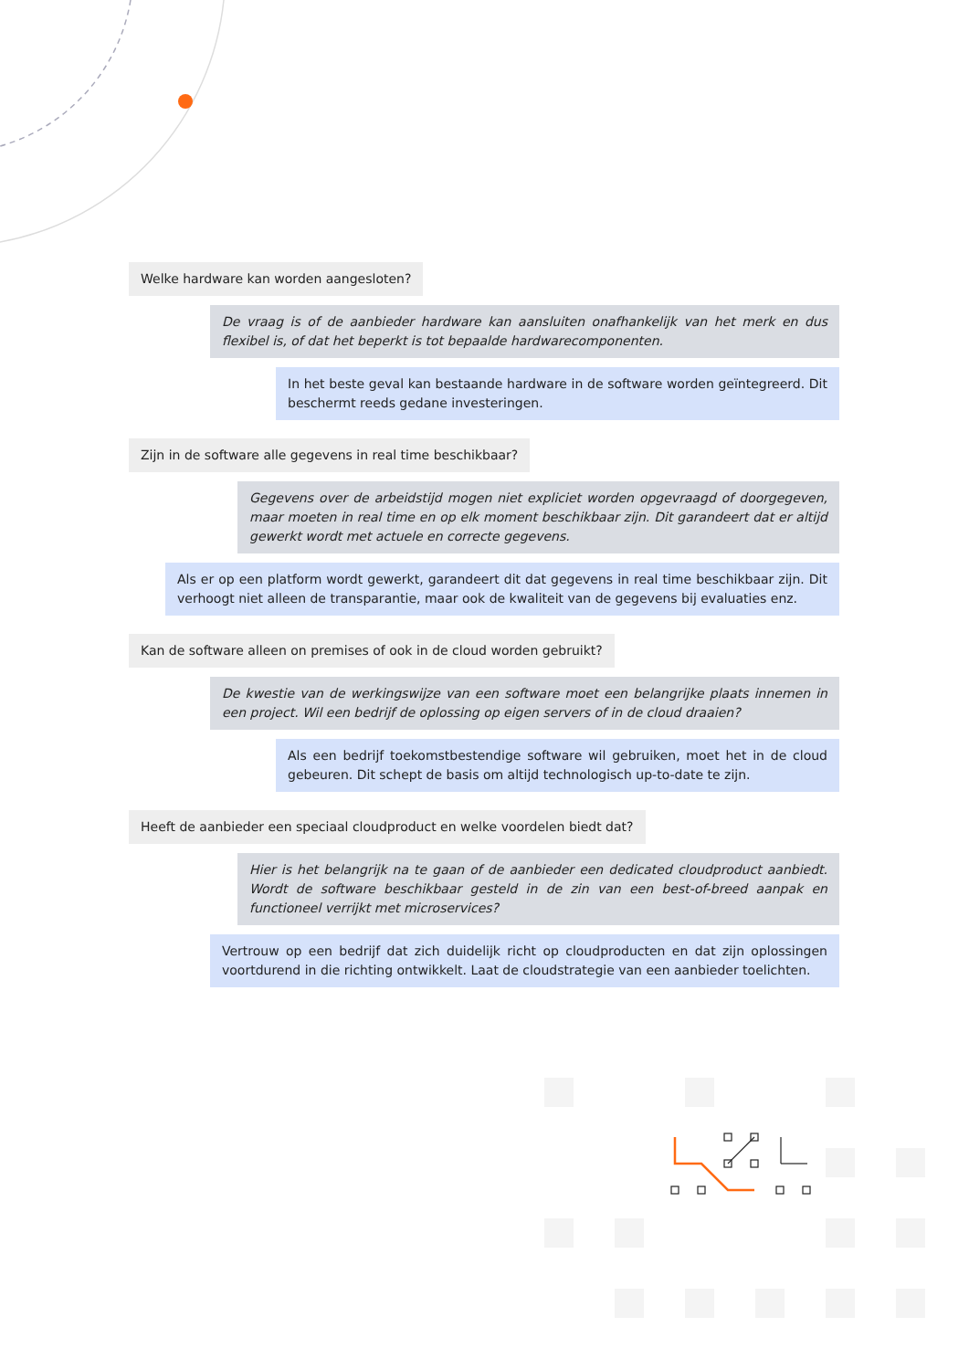Welke hardware kan worden aangesloten?
De vraag is of de aanbieder hardware kan aansluiten onafhankelijk van het merk en dus flexibel is, of dat het beperkt is tot bepaalde hardwarecomponenten.
In het beste geval kan bestaande hardware in de software worden geïntegreerd. Dit beschermt reeds gedane investeringen.
Zijn in de software alle gegevens in real time beschikbaar?
Gegevens over de arbeidstijd mogen niet expliciet worden opgevraagd of doorgegeven, maar moeten in real time en op elk moment beschikbaar zijn. Dit garandeert dat er altijd gewerkt wordt met actuele en correcte gegevens.
Als er op een platform wordt gewerkt, garandeert dit dat gegevens in real time beschikbaar zijn. Dit verhoogt niet alleen de transparantie, maar ook de kwaliteit van de gegevens bij evaluaties enz.
Kan de software alleen on premises of ook in de cloud worden gebruikt?
De kwestie van de werkingswijze van een software moet een belangrijke plaats innemen in een project. Wil een bedrijf de oplossing op eigen servers of in de cloud draaien?
Als een bedrijf toekomstbestendige software wil gebruiken, moet het in de cloud gebeuren. Dit schept de basis om altijd technologisch up-to-date te zijn.
Heeft de aanbieder een speciaal cloudproduct en welke voordelen biedt dat?
Hier is het belangrijk na te gaan of de aanbieder een dedicated cloudproduct aanbiedt. Wordt de software beschikbaar gesteld in de zin van een best-of-breed aanpak en functioneel verrijkt met microservices?
Vertrouw op een bedrijf dat zich duidelijk richt op cloudproducten en dat zijn oplossingen voortdurend in die richting ontwikkelt. Laat de cloudstrategie van een aanbieder toelichten.